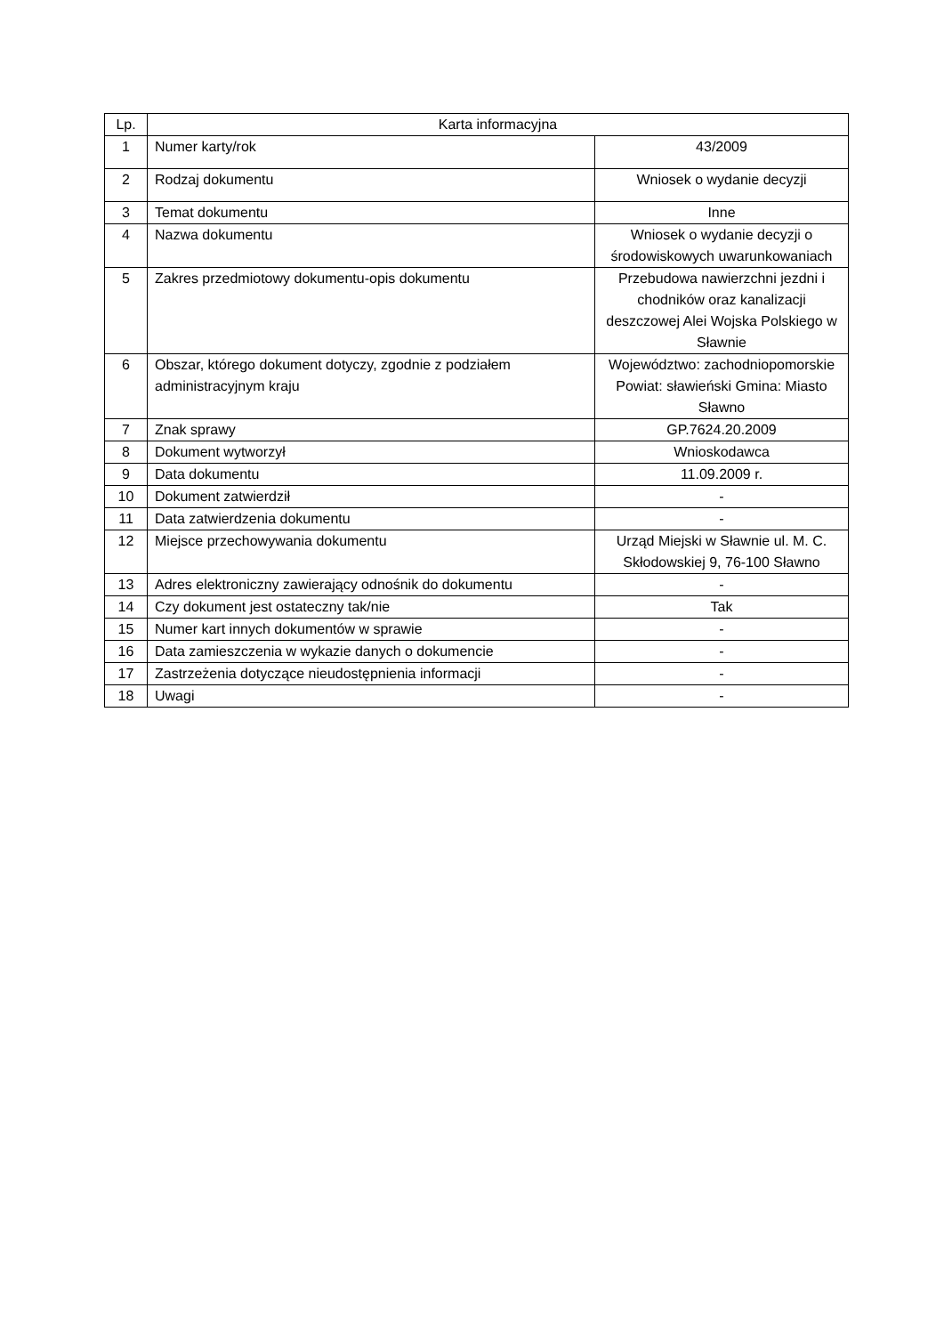| Lp. | Karta informacyjna | |
| --- | --- | --- |
| 1 | Numer karty/rok | 43/2009 |
| 2 | Rodzaj dokumentu | Wniosek o wydanie decyzji |
| 3 | Temat dokumentu | Inne |
| 4 | Nazwa dokumentu | Wniosek o wydanie decyzji o środowiskowych uwarunkowaniach |
| 5 | Zakres przedmiotowy dokumentu-opis dokumentu | Przebudowa nawierzchni jezdni i chodników oraz kanalizacji deszczowej Alei Wojska Polskiego w Sławnie |
| 6 | Obszar, którego dokument dotyczy, zgodnie z podziałem administracyjnym kraju | Województwo: zachodniopomorskie Powiat: sławieński Gmina: Miasto Sławno |
| 7 | Znak sprawy | GP.7624.20.2009 |
| 8 | Dokument wytworzył | Wnioskodawca |
| 9 | Data dokumentu | 11.09.2009 r. |
| 10 | Dokument zatwierdził | - |
| 11 | Data zatwierdzenia dokumentu | - |
| 12 | Miejsce przechowywania dokumentu | Urząd Miejski w Sławnie ul. M. C. Skłodowskiej 9, 76-100 Sławno |
| 13 | Adres elektroniczny zawierający odnośnik do dokumentu | - |
| 14 | Czy dokument jest ostateczny tak/nie | Tak |
| 15 | Numer kart innych dokumentów w sprawie | - |
| 16 | Data zamieszczenia w wykazie danych o dokumencie | - |
| 17 | Zastrzeżenia dotyczące nieudostępnienia informacji | - |
| 18 | Uwagi | - |